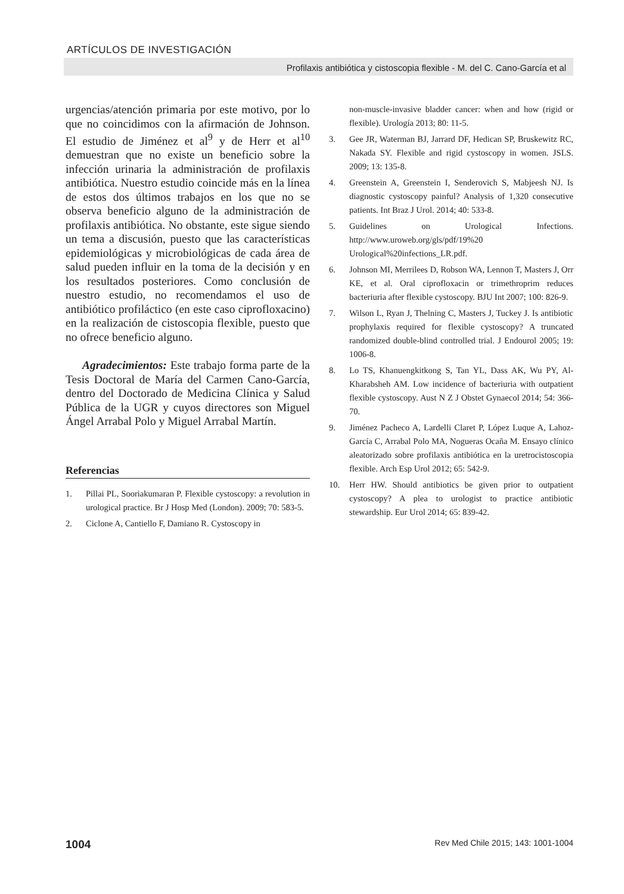ARTÍCULOS DE INVESTIGACIÓN
Profilaxis antibiótica y cistoscopia flexible - M. del C. Cano-García et al
urgencias/atención primaria por este motivo, por lo que no coincidimos con la afirmación de Johnson. El estudio de Jiménez et al<sup>9</sup> y de Herr et al<sup>10</sup> demuestran que no existe un beneficio sobre la infección urinaria la administración de profilaxis antibiótica. Nuestro estudio coincide más en la línea de estos dos últimos trabajos en los que no se observa beneficio alguno de la administración de profilaxis antibiótica. No obstante, este sigue siendo un tema a discusión, puesto que las características epidemiológicas y microbiológicas de cada área de salud pueden influir en la toma de la decisión y en los resultados posteriores. Como conclusión de nuestro estudio, no recomendamos el uso de antibiótico profiláctico (en este caso ciprofloxacino) en la realización de cistoscopia flexible, puesto que no ofrece beneficio alguno.
Agradecimientos: Este trabajo forma parte de la Tesis Doctoral de María del Carmen Cano-García, dentro del Doctorado de Medicina Clínica y Salud Pública de la UGR y cuyos directores son Miguel Ángel Arrabal Polo y Miguel Arrabal Martín.
Referencias
1. Pillai PL, Sooriakumaran P. Flexible cystoscopy: a revolution in urological practice. Br J Hosp Med (London). 2009; 70: 583-5.
2. Ciclone A, Cantiello F, Damiano R. Cystoscopy in
non-muscle-invasive bladder cancer: when and how (rigid or flexible). Urología 2013; 80: 11-5.
3. Gee JR, Waterman BJ, Jarrard DF, Hedican SP, Bruskewitz RC, Nakada SY. Flexible and rigid cystoscopy in women. JSLS. 2009; 13: 135-8.
4. Greenstein A, Greenstein I, Senderovich S, Mabjeesh NJ. Is diagnostic cystoscopy painful? Analysis of 1,320 consecutive patients. Int Braz J Urol. 2014; 40: 533-8.
5. Guidelines on Urological Infections. http://www.uroweb.org/gls/pdf/19%20 Urological%20infections_LR.pdf.
6. Johnson MI, Merrilees D, Robson WA, Lennon T, Masters J, Orr KE, et al. Oral ciprofloxacin or trimethroprim reduces bacteriuria after flexible cystoscopy. BJU Int 2007; 100: 826-9.
7. Wilson L, Ryan J, Thelning C, Masters J, Tuckey J. Is antibiotic prophylaxis required for flexible cystoscopy? A truncated randomized double-blind controlled trial. J Endourol 2005; 19: 1006-8.
8. Lo TS, Khanuengkitkong S, Tan YL, Dass AK, Wu PY, Al-Kharabsheh AM. Low incidence of bacteriuria with outpatient flexible cystoscopy. Aust N Z J Obstet Gynaecol 2014; 54: 366-70.
9. Jiménez Pacheco A, Lardelli Claret P, López Luque A, Lahoz-García C, Arrabal Polo MA, Nogueras Ocaña M. Ensayo clínico aleatorizado sobre profilaxis antibiótica en la uretrocistoscopia flexible. Arch Esp Urol 2012; 65: 542-9.
10. Herr HW. Should antibiotics be given prior to outpatient cystoscopy? A plea to urologist to practice antibiotic stewardship. Eur Urol 2014; 65: 839-42.
1004 Rev Med Chile 2015; 143: 1001-1004